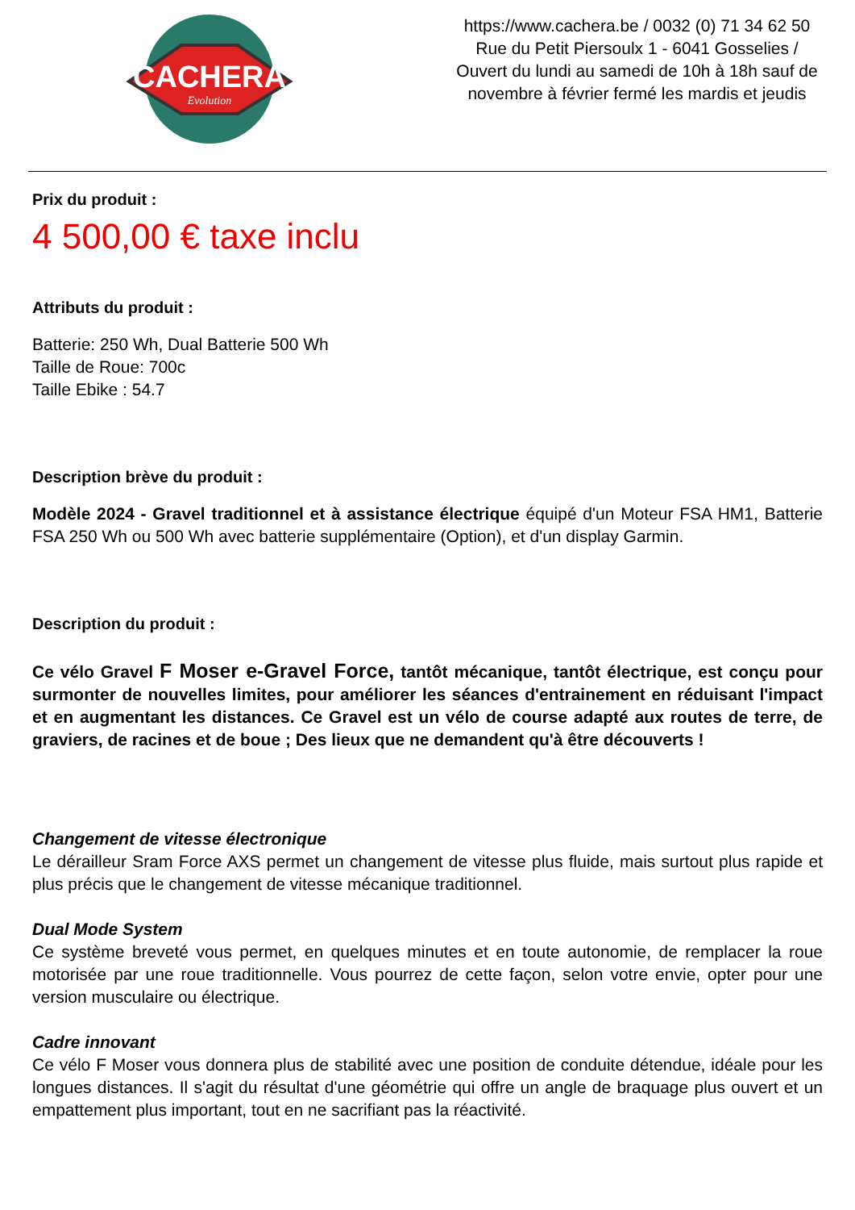CACHERA
Evolution
https://www.cachera.be / 0032 (0) 71 34 62 50
Rue du Petit Piersoulx 1 - 6041 Gosselies /
Ouvert du lundi au samedi de 10h à 18h sauf de
novembre à février fermé les mardis et jeudis
Prix du produit :
4 500,00 € taxe inclu
Attributs du produit :
Batterie: 250 Wh, Dual Batterie 500 Wh
Taille de Roue: 700c
Taille Ebike : 54.7
Description brève du produit :
Modèle 2024 - Gravel traditionnel et à assistance électrique équipé d'un Moteur FSA HM1, Batterie FSA 250 Wh ou 500 Wh avec batterie supplémentaire (Option), et d'un display Garmin.
Description du produit :
Ce vélo Gravel F Moser e-Gravel Force, tantôt mécanique, tantôt électrique, est conçu pour surmonter de nouvelles limites, pour améliorer les séances d'entrainement en réduisant l'impact et en augmentant les distances. Ce Gravel est un vélo de course adapté aux routes de terre, de graviers, de racines et de boue ; Des lieux que ne demandent qu'à être découverts !
Changement de vitesse électronique
Le dérailleur Sram Force AXS permet un changement de vitesse plus fluide, mais surtout plus rapide et plus précis que le changement de vitesse mécanique traditionnel.
Dual Mode System
Ce système breveté vous permet, en quelques minutes et en toute autonomie, de remplacer la roue motorisée par une roue traditionnelle. Vous pourrez de cette façon, selon votre envie, opter pour une version musculaire ou électrique.
Cadre innovant
Ce vélo F Moser vous donnera plus de stabilité avec une position de conduite détendue, idéale pour les longues distances. Il s'agit du résultat d'une géométrie qui offre un angle de braquage plus ouvert et un empattement plus important, tout en ne sacrifiant pas la réactivité.